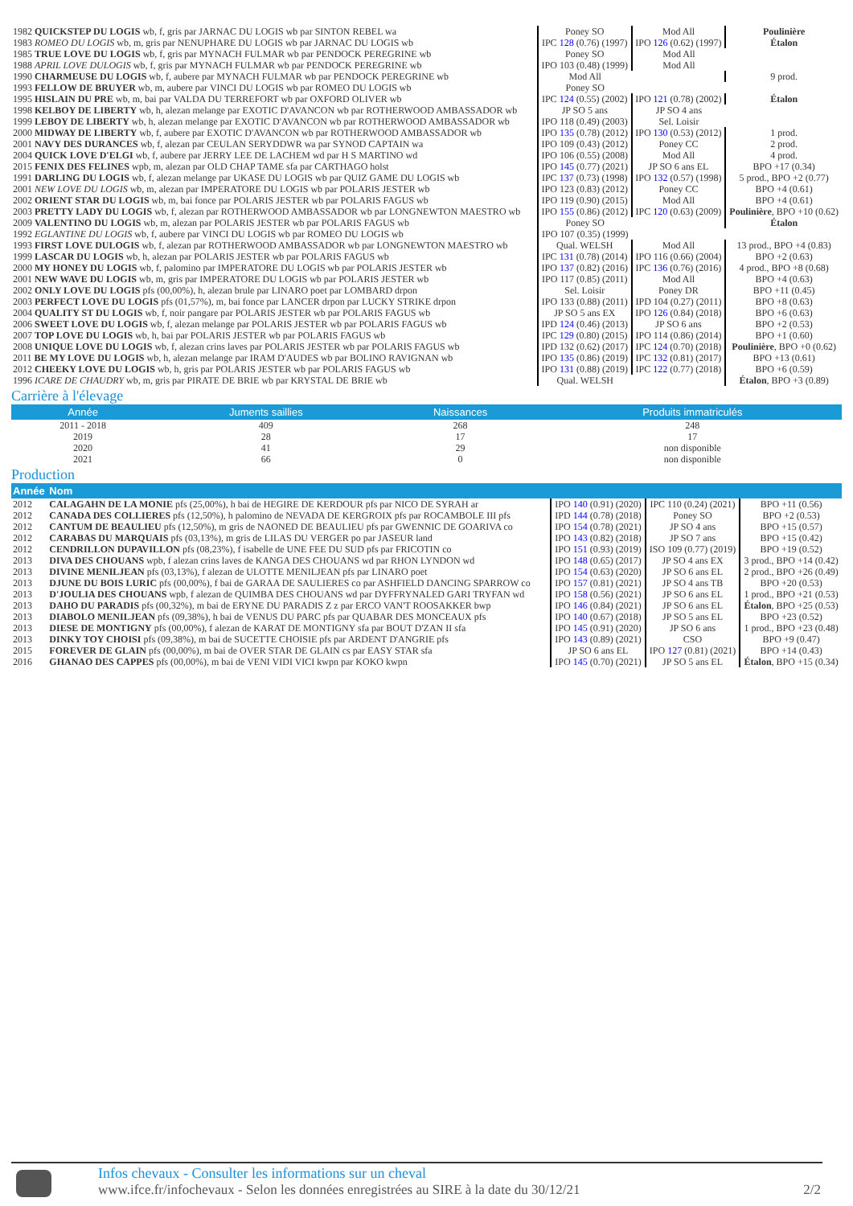| 1982 QUICKSTEP DU LOGIS wb, f, gris par JARNAC DU LOGIS wb par SINTON REBEL wa | Poney SO | Mod All | Poulinière |
| 1983 ROMEO DU LOGIS wb, m, gris par NENUPHARE DU LOGIS wb par JARNAC DU LOGIS wb | IPC 128 (0.76) (1997) | IPO 126 (0.62) (1997) | Étalon |
| 1985 TRUE LOVE DU LOGIS wb, f, gris par MYNACH FULMAR wb par PENDOCK PEREGRINE wb | Poney SO | Mod All | |
| 1988 APRIL LOVE DULOGIS wb, f, gris par MYNACH FULMAR wb par PENDOCK PEREGRINE wb | IPO 103 (0.48) (1999) | Mod All | |
| 1990 CHARMEUSE DU LOGIS wb, f, aubere par MYNACH FULMAR wb par PENDOCK PEREGRINE wb | Mod All | | 9 prod. |
| 1993 FELLOW DE BRUYER wb, m, aubere par VINCI DU LOGIS wb par ROMEO DU LOGIS wb | Poney SO | | |
| 1995 HISLAIN DU PRE wb, m, bai par VALDA DU TERREFORT wb par OXFORD OLIVER wb | IPC 124 (0.55) (2002) | IPO 121 (0.78) (2002) | Étalon |
| 1998 KELBOY DE LIBERTY wb, h, alezan melange par EXOTIC D'AVANCON wb par ROTHERWOOD AMBASSADOR wb | JP SO 5 ans | JP SO 4 ans | |
| 1999 LEBOY DE LIBERTY wb, h, alezan melange par EXOTIC D'AVANCON wb par ROTHERWOOD AMBASSADOR wb | IPO 118 (0.49) (2003) | Sel. Loisir | |
| 2000 MIDWAY DE LIBERTY wb, f, aubere par EXOTIC D'AVANCON wb par ROTHERWOOD AMBASSADOR wb | IPO 135 (0.78) (2012) | IPO 130 (0.53) (2012) | 1 prod. |
| 2001 NAVY DES DURANCES wb, f, alezan par CEULAN SERYDDWR wa par SYNOD CAPTAIN wa | IPO 109 (0.43) (2012) | Poney CC | 2 prod. |
| 2004 QUICK LOVE D'ELGI wb, f, aubere par JERRY LEE DE LACHEM wd par H S MARTINO wd | IPO 106 (0.55) (2008) | Mod All | 4 prod. |
| 2015 FENIX DES FELINES wpb, m, alezan par OLD CHAP TAME sfa par CARTHAGO holst | IPO 145 (0.77) (2021) | JP SO 6 ans EL | BPO +17 (0.34) |
| 1991 DARLING DU LOGIS wb, f, alezan melange par UKASE DU LOGIS wb par QUIZ GAME DU LOGIS wb | IPC 137 (0.73) (1998) | IPO 132 (0.57) (1998) | 5 prod., BPO +2 (0.77) |
| 2001 NEW LOVE DU LOGIS wb, m, alezan par IMPERATORE DU LOGIS wb par POLARIS JESTER wb | IPO 123 (0.83) (2012) | Poney CC | BPO +4 (0.61) |
| 2002 ORIENT STAR DU LOGIS wb, m, bai fonce par POLARIS JESTER wb par POLARIS FAGUS wb | IPO 119 (0.90) (2015) | Mod All | BPO +4 (0.61) |
| 2003 PRETTY LADY DU LOGIS wb, f, alezan par ROTHERWOOD AMBASSADOR wb par LONGNEWTON MAESTRO wb | IPO 155 (0.86) (2012) | IPC 120 (0.63) (2009) | Poulinière , BPO +10 (0.62) |
| 2009 VALENTINO DU LOGIS wb, m, alezan par POLARIS JESTER wb par POLARIS FAGUS wb | Poney SO | | Étalon |
| 1992 EGLANTINE DU LOGIS wb, f, aubere par VINCI DU LOGIS wb par ROMEO DU LOGIS wb | IPO 107 (0.35) (1999) | | |
| 1993 FIRST LOVE DULOGIS wb, f, alezan par ROTHERWOOD AMBASSADOR wb par LONGNEWTON MAESTRO wb | Qual. WELSH | Mod All | 13 prod., BPO +4 (0.83) |
| 1999 LASCAR DU LOGIS wb, h, alezan par POLARIS JESTER wb par POLARIS FAGUS wb | IPC 131 (0.78) (2014) | IPO 116 (0.66) (2004) | BPO +2 (0.63) |
| 2000 MY HONEY DU LOGIS wb, f, palomino par IMPERATORE DU LOGIS wb par POLARIS JESTER wb | IPO 137 (0.82) (2016) | IPC 136 (0.76) (2016) | 4 prod., BPO +8 (0.68) |
| 2001 NEW WAVE DU LOGIS wb, m, gris par IMPERATORE DU LOGIS wb par POLARIS JESTER wb | IPO 117 (0.85) (2011) | Mod All | BPO +4 (0.63) |
| 2002 ONLY LOVE DU LOGIS pfs (00,00%), h, alezan brule par LINARO poet par LOMBARD drpon | Sel. Loisir | Poney DR | BPO +11 (0.45) |
| 2003 PERFECT LOVE DU LOGIS pfs (01,57%), m, bai fonce par LANCER drpon par LUCKY STRIKE drpon | IPO 133 (0.88) (2011) | IPD 104 (0.27) (2011) | BPO +8 (0.63) |
| 2004 QUALITY ST DU LOGIS wb, f, noir pangare par POLARIS JESTER wb par POLARIS FAGUS wb | JP SO 5 ans EX | IPO 126 (0.84) (2018) | BPO +6 (0.63) |
| 2006 SWEET LOVE DU LOGIS wb, f, alezan melange par POLARIS JESTER wb par POLARIS FAGUS wb | IPD 124 (0.46) (2013) | JP SO 6 ans | BPO +2 (0.53) |
| 2007 TOP LOVE DU LOGIS wb, h, bai par POLARIS JESTER wb par POLARIS FAGUS wb | IPC 129 (0.80) (2015) | IPO 114 (0.86) (2014) | BPO +1 (0.60) |
| 2008 UNIQUE LOVE DU LOGIS wb, f, alezan crins laves par POLARIS JESTER wb par POLARIS FAGUS wb | IPD 132 (0.62) (2017) | IPC 124 (0.70) (2018) | Poulinière , BPO +0 (0.62) |
| 2011 BE MY LOVE DU LOGIS wb, h, alezan melange par IRAM D'AUDES wb par BOLINO RAVIGNAN wb | IPO 135 (0.86) (2019) | IPC 132 (0.81) (2017) | BPO +13 (0.61) |
| 2012 CHEEKY LOVE DU LOGIS wb, h, gris par POLARIS JESTER wb par POLARIS FAGUS wb | IPO 131 (0.88) (2019) | IPC 122 (0.77) (2018) | BPO +6 (0.59) |
| 1996 ICARE DE CHAUDRY wb, m, gris par PIRATE DE BRIE wb par KRYSTAL DE BRIE wb | Qual. WELSH | | Étalon , BPO +3 (0.89) |
Carrière à l'élevage
| Année | Juments saillies | Naissances | Produits immatriculés |
| --- | --- | --- | --- |
| 2011 - 2018 | 409 | 268 | 248 |
| 2019 | 28 | 17 | 17 |
| 2020 | 41 | 29 | non disponible |
| 2021 | 66 | 0 | non disponible |
Production
| Année | Nom | | | |
| --- | --- | --- | --- | --- |
| 2012 | CALAGAHN DE LA MONIE pfs (25,00%), h bai de HEGIRE DE KERDOUR pfs par NICO DE SYRAH ar | IPO 140 (0.91) (2020) | IPC 110 (0.24) (2021) | BPO +11 (0.56) |
| 2012 | CANADA DES COLLIERES pfs (12,50%), h palomino de NEVADA DE KERGROIX pfs par ROCAMBOLE III pfs | IPD 144 (0.78) (2018) | Poney SO | BPO +2 (0.53) |
| 2012 | CANTUM DE BEAULIEU pfs (12,50%), m gris de NAONED DE BEAULIEU pfs par GWENNIC DE GOARIVA co | IPO 154 (0.78) (2021) | JP SO 4 ans | BPO +15 (0.57) |
| 2012 | CARABAS DU MARQUAIS pfs (03,13%), m gris de LILAS DU VERGER po par JASEUR land | IPO 143 (0.82) (2018) | JP SO 7 ans | BPO +15 (0.42) |
| 2012 | CENDRILLON DUPAVILLON pfs (08,23%), f isabelle de UNE FEE DU SUD pfs par FRICOTIN co | IPO 151 (0.93) (2019) | ISO 109 (0.77) (2019) | BPO +19 (0.52) |
| 2013 | DIVA DES CHOUANS wpb, f alezan crins laves de KANGA DES CHOUANS wd par RHON LYNDON wd | IPO 148 (0.65) (2017) | JP SO 4 ans EX | 3 prod., BPO +14 (0.42) |
| 2013 | DIVINE MENILJEAN pfs (03,13%), f alezan de ULOTTE MENILJEAN pfs par LINARO poet | IPO 154 (0.63) (2020) | JP SO 6 ans EL | 2 prod., BPO +26 (0.49) |
| 2013 | DJUNE DU BOIS LURIC pfs (00,00%), f bai de GARAA DE SAULIERES co par ASHFIELD DANCING SPARROW co | IPO 157 (0.81) (2021) | JP SO 4 ans TB | BPO +20 (0.53) |
| 2013 | D'JOULIA DES CHOUANS wpb, f alezan de QUIMBA DES CHOUANS wd par DYFFRYNALED GARI TRYFAN wd | IPO 158 (0.56) (2021) | JP SO 6 ans EL | 1 prod., BPO +21 (0.53) |
| 2013 | DAHO DU PARADIS pfs (00,32%), m bai de ERYNE DU PARADIS Z z par ERCO VAN'T ROOSAKKER bwp | IPO 146 (0.84) (2021) | JP SO 6 ans EL | Étalon , BPO +25 (0.53) |
| 2013 | DIABOLO MENILJEAN pfs (09,38%), h bai de VENUS DU PARC pfs par QUABAR DES MONCEAUX pfs | IPO 140 (0.67) (2018) | JP SO 5 ans EL | BPO +23 (0.52) |
| 2013 | DIESE DE MONTIGNY pfs (00,00%), f alezan de KARAT DE MONTIGNY sfa par BOUT D'ZAN II sfa | IPO 145 (0.91) (2020) | JP SO 6 ans | 1 prod., BPO +23 (0.48) |
| 2013 | DINKY TOY CHOISI pfs (09,38%), m bai de SUCETTE CHOISIE pfs par ARDENT D'ANGRIE pfs | IPO 143 (0.89) (2021) | CSO | BPO +9 (0.47) |
| 2015 | FOREVER DE GLAIN pfs (00,00%), m bai de OVER STAR DE GLAIN cs par EASY STAR sfa | JP SO 6 ans EL | IPO 127 (0.81) (2021) | BPO +14 (0.43) |
| 2016 | GHANAO DES CAPPES pfs (00,00%), m bai de VENI VIDI VICI kwpn par KOKO kwpn | IPO 145 (0.70) (2021) | JP SO 5 ans EL | Étalon , BPO +15 (0.34) |
Infos chevaux - Consulter les informations sur un cheval
www.ifce.fr/infochevaux - Selon les données enregistrées au SIRE à la date du 30/12/21
2/2